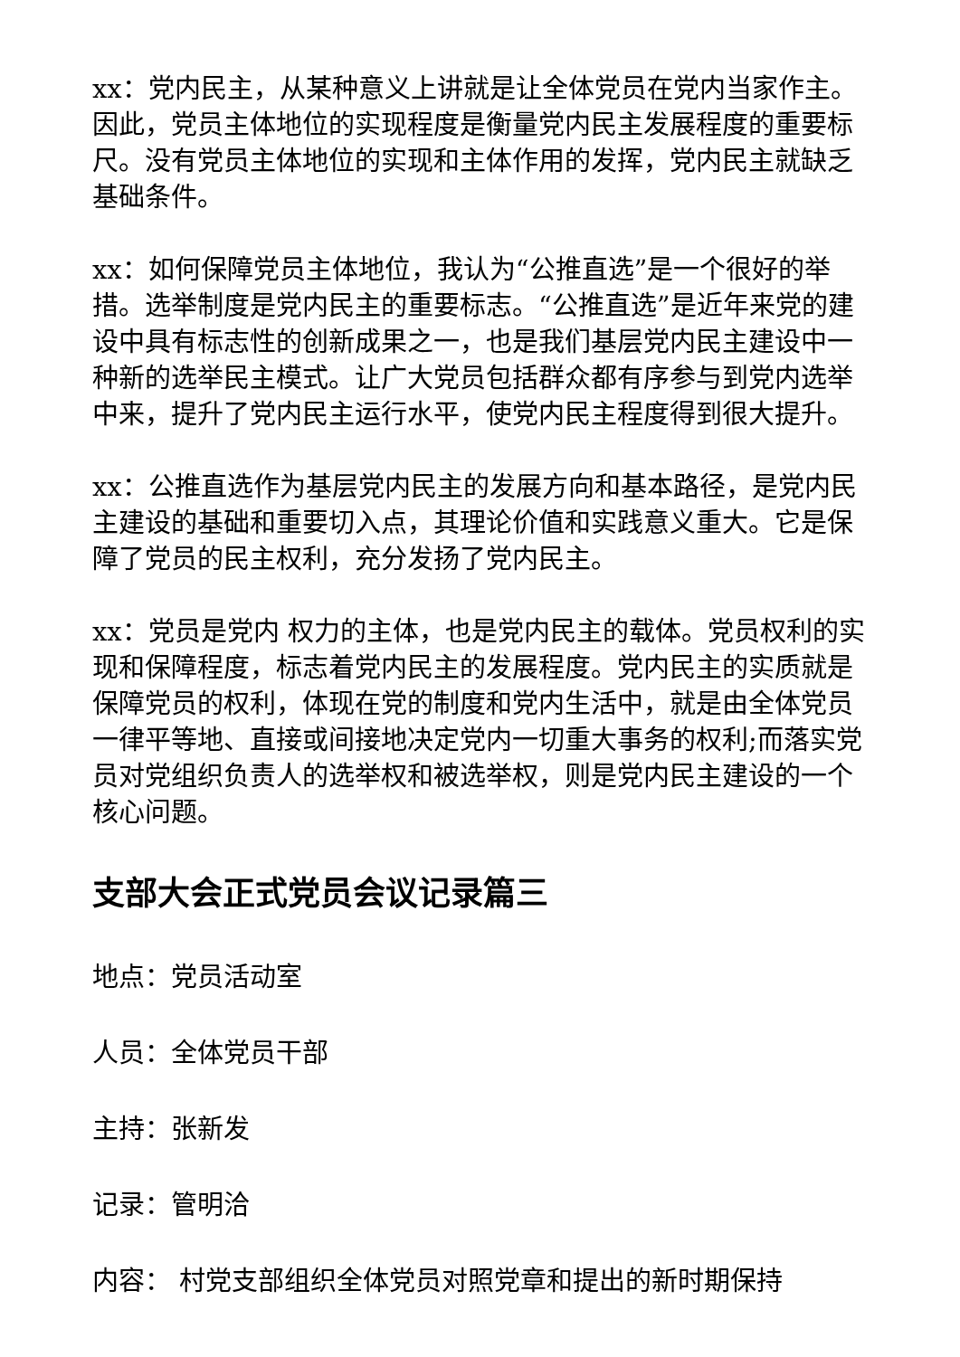xx：党内民主，从某种意义上讲就是让全体党员在党内当家作主。因此，党员主体地位的实现程度是衡量党内民主发展程度的重要标尺。没有党员主体地位的实现和主体作用的发挥，党内民主就缺乏基础条件。
xx：如何保障党员主体地位，我认为“公推直选”是一个很好的举措。选举制度是党内民主的重要标志。“公推直选”是近年来党的建设中具有标志性的创新成果之一，也是我们基层党内民主建设中一种新的选举民主模式。让广大党员包括群众都有序参与到党内选举中来，提升了党内民主运行水平，使党内民主程度得到很大提升。
xx：公推直选作为基层党内民主的发展方向和基本路径，是党内民主建设的基础和重要切入点，其理论价值和实践意义重大。它是保障了党员的民主权利，充分发扬了党内民主。
xx：党员是党内 权力的主体，也是党内民主的载体。党员权利的实现和保障程度，标志着党内民主的发展程度。党内民主的实质就是保障党员的权利，体现在党的制度和党内生活中，就是由全体党员一律平等地、直接或间接地决定党内一切重大事务的权利;而落实党员对党组织负责人的选举权和被选举权，则是党内民主建设的一个核心问题。
支部大会正式党员会议记录篇三
地点：党员活动室
人员：全体党员干部
主持：张新发
记录：管明洽
内容： 村党支部组织全体党员对照党章和提出的新时期保持